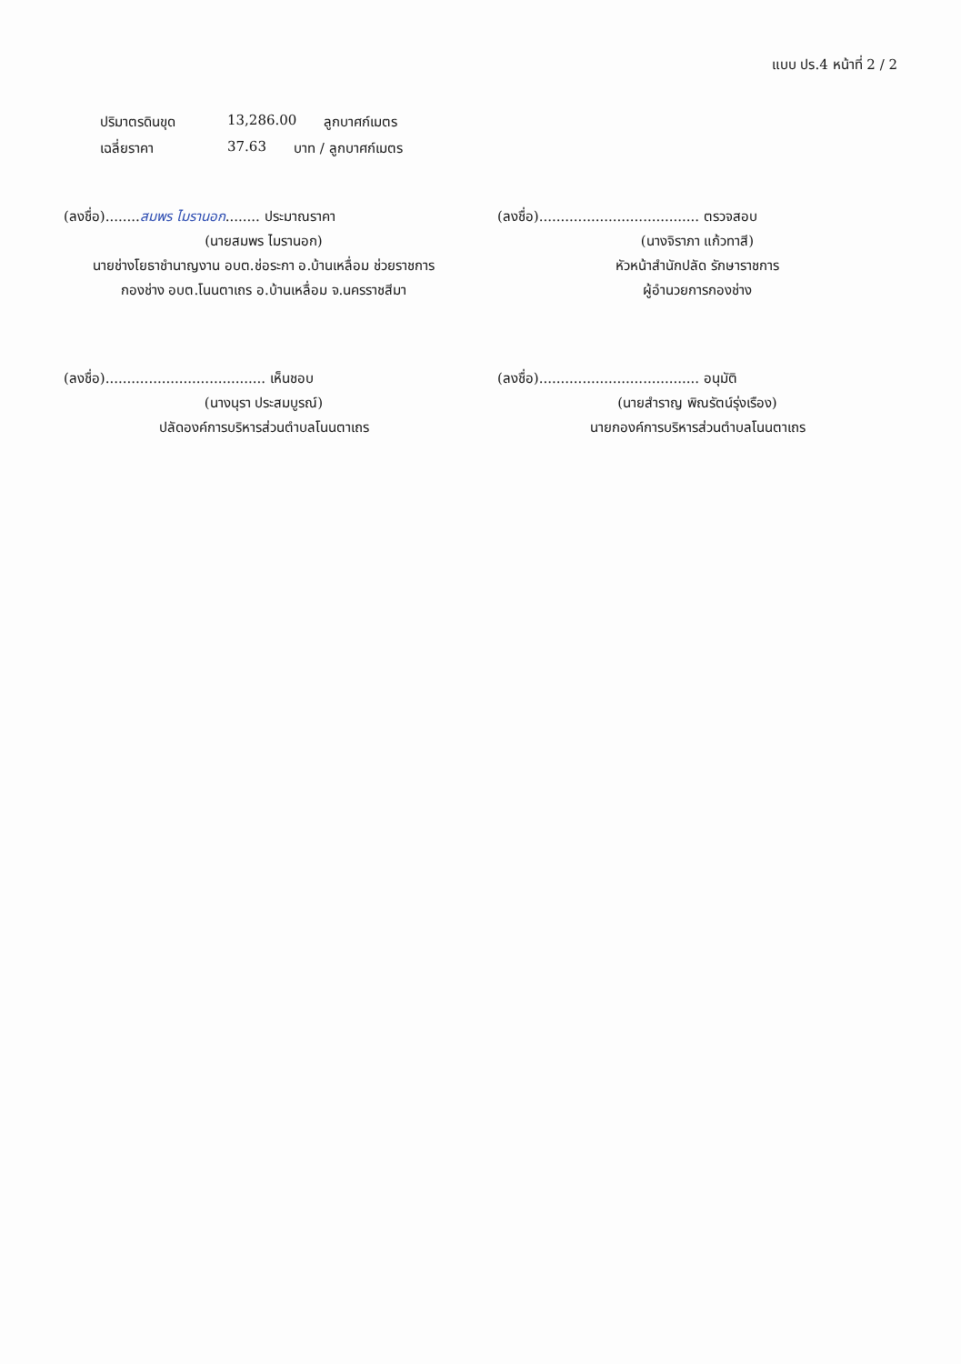แบบ ปร.4 หน้าที่ 2 / 2
ปริมาตรดินขุด 13,286.00 ลูกบาศก์เมตร
เฉลี่ยราคา 37.63 บาท / ลูกบาศก์เมตร
(ลงชื่อ)........สมพร ไมรานอก........ ประมาณราคา
(นายสมพร ไมรานอก)
นายช่างโยธาชำนาญงาน อบต.ช่อระกา อ.บ้านเหลื่อม ช่วยราชการ
กองช่าง อบต.โนนตาเถร อ.บ้านเหลื่อม จ.นครราชสีมา
(ลงชื่อ)..................................... ตรวจสอบ
(นางจิราภา แก้วทาสี)
หัวหน้าสำนักปลัด รักษาราชการ
ผู้อำนวยการกองช่าง
(ลงชื่อ)..................................... เห็นชอบ
(นางนุรา ประสมบูรณ์)
ปลัดองค์การบริหารส่วนตำบลโนนตาเถร
(ลงชื่อ)..................................... อนุมัติ
(นายสำราญ พิณรัตน์รุ่งเรือง)
นายกองค์การบริหารส่วนตำบลโนนตาเถร